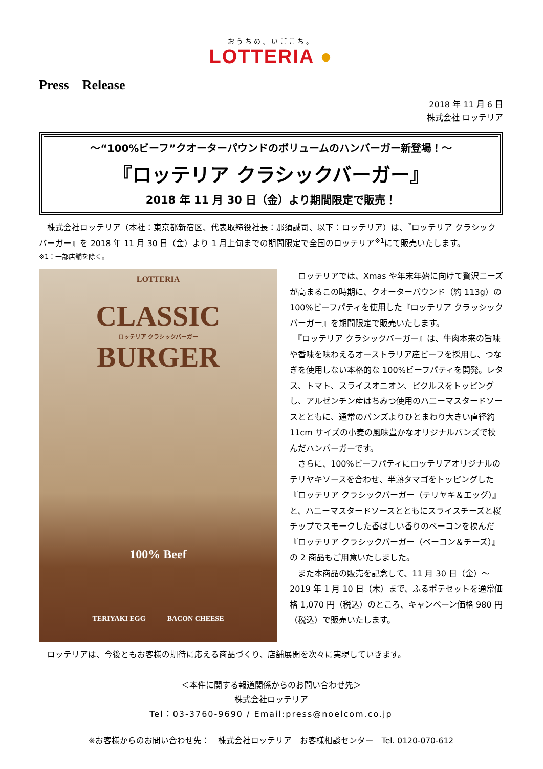おうちの、いごこち。
LOTTERIA ●
Press　Release
2018 年 11 月 6 日
株式会社 ロッテリア
～“100%ビーフ”クオーターパウンドのボリュームのハンバーガー新登場！～
『ロッテリア クラシックバーガー』
2018 年 11 月 30 日（金）より期間限定で販売！
　株式会社ロッテリア（本社：東京都新宿区、代表取締役社長：那須誠司、以下：ロッテリア）は、『ロッテリア クラシックバーガー』を 2018 年 11 月 30 日（金）より 1 月上旬までの期間限定で全国のロッテリア<sup>※1</sup>にて販売いたします。
※1：一部店舗を除く。
LOTTERIA
CLASSIC
ロッテリア クラシックバーガー
BURGER
100% Beef
TERIYAKI EGG　　　BACON CHEESE
　ロッテリアでは、Xmas や年末年始に向けて贅沢ニーズが高まるこの時期に、クオーターパウンド（約 113g）の 100%ビーフパティを使用した『ロッテリア クラッシックバーガー』を期間限定で販売いたします。
　『ロッテリア クラシックバーガー』は、牛肉本来の旨味や香味を味わえるオーストラリア産ビーフを採用し、つなぎを使用しない本格的な 100%ビーフパティを開発。レタス、トマト、スライスオニオン、ピクルスをトッピングし、アルゼンチン産はちみつ使用のハニーマスタードソースとともに、通常のバンズよりひとまわり大きい直径約 11cm サイズの小麦の風味豊かなオリジナルバンズで挟んだハンバーガーです。
　さらに、100%ビーフパティにロッテリアオリジナルのテリヤキソースを合わせ、半熟タマゴをトッピングした『ロッテリア クラシックバーガー（テリヤキ＆エッグ）』と、ハニーマスタードソースとともにスライスチーズと桜チップでスモークした香ばしい香りのベーコンを挟んだ『ロッテリア クラシックバーガー（ベーコン＆チーズ）』の 2 商品もご用意いたしました。
　また本商品の販売を記念して、11 月 30 日（金）～2019 年 1 月 10 日（木）まで、ふるポテセットを通常価格 1,070 円（税込）のところ、キャンペーン価格 980 円（税込）で販売いたします。
　ロッテリアは、今後ともお客様の期待に応える商品づくり、店舗展開を次々に実現していきます。
＜本件に関する報道関係からのお問い合わせ先＞
株式会社ロッテリア
Tel：03-3760-9690 / Email:press@noelcom.co.jp
※お客様からのお問い合わせ先：　株式会社ロッテリア　お客様相談センター　Tel. 0120-070-612